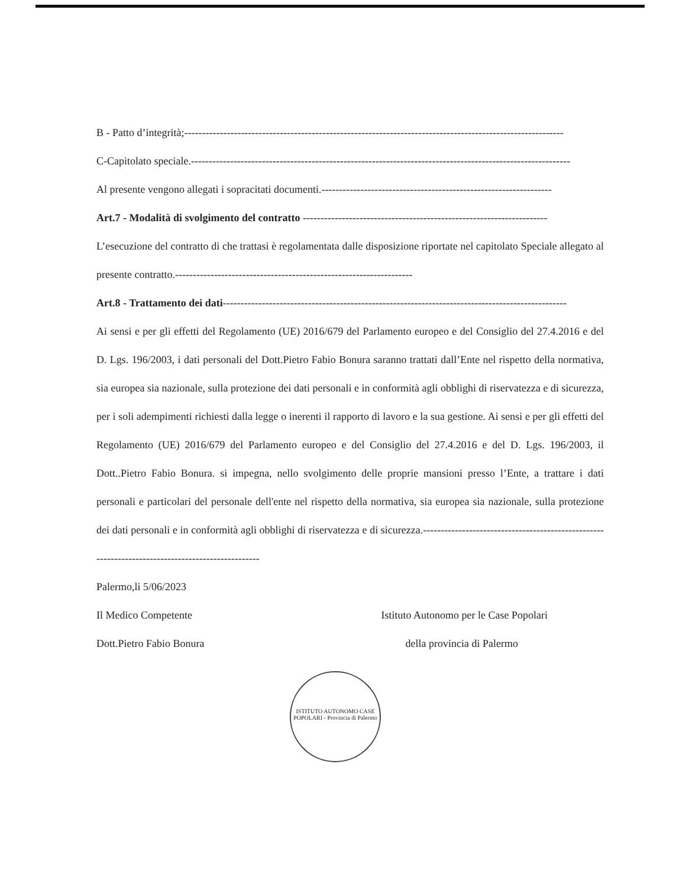B - Patto d’integrità;-----------------------------------------------------------------------------------------------------------
C-Capitolato speciale.-----------------------------------------------------------------------------------------------------------
Al presente vengono allegati i sopracitati documenti.-----------------------------------------------------------------
Art.7 - Modalità di svolgimento del contratto ---------------------------------------------------------------------
L’esecuzione del contratto di che trattasi è regolamentata dalle disposizione riportate nel capitolato Speciale allegato al presente contratto.-------------------------------------------------------------------
Art.8 - Trattamento dei dati-------------------------------------------------------------------------------------------------
Ai sensi e per gli effetti del Regolamento (UE) 2016/679 del Parlamento europeo e del Consiglio del 27.4.2016 e del D. Lgs. 196/2003, i dati personali del Dott.Pietro Fabio Bonura saranno trattati dall’Ente nel rispetto della normativa, sia europea sia nazionale, sulla protezione dei dati personali e in conformità agli obblighi di riservatezza e di sicurezza, per i soli adempimenti richiesti dalla legge o inerenti il rapporto di lavoro e la sua gestione. Ai sensi e per gli effetti del Regolamento (UE) 2016/679 del Parlamento europeo e del Consiglio del 27.4.2016 e del D. Lgs. 196/2003, il Dott..Pietro Fabio Bonura. si impegna, nello svolgimento delle proprie mansioni presso l’Ente, a trattare i dati personali e particolari del personale dell'ente nel rispetto della normativa, sia europea sia nazionale, sulla protezione dei dati personali e in conformità agli obblighi di riservatezza e di sicurezza.-------------------------------------------------------------------------------------------------
Palermo,li 5/06/2023
Il Medico Competente Istituto Autonomo per le Case Popolari
Dott.Pietro Fabio Bonura della provincia di Palermo
ISTITUTO AUTONOMO CASE POPOLARI - Provincia di Palermo